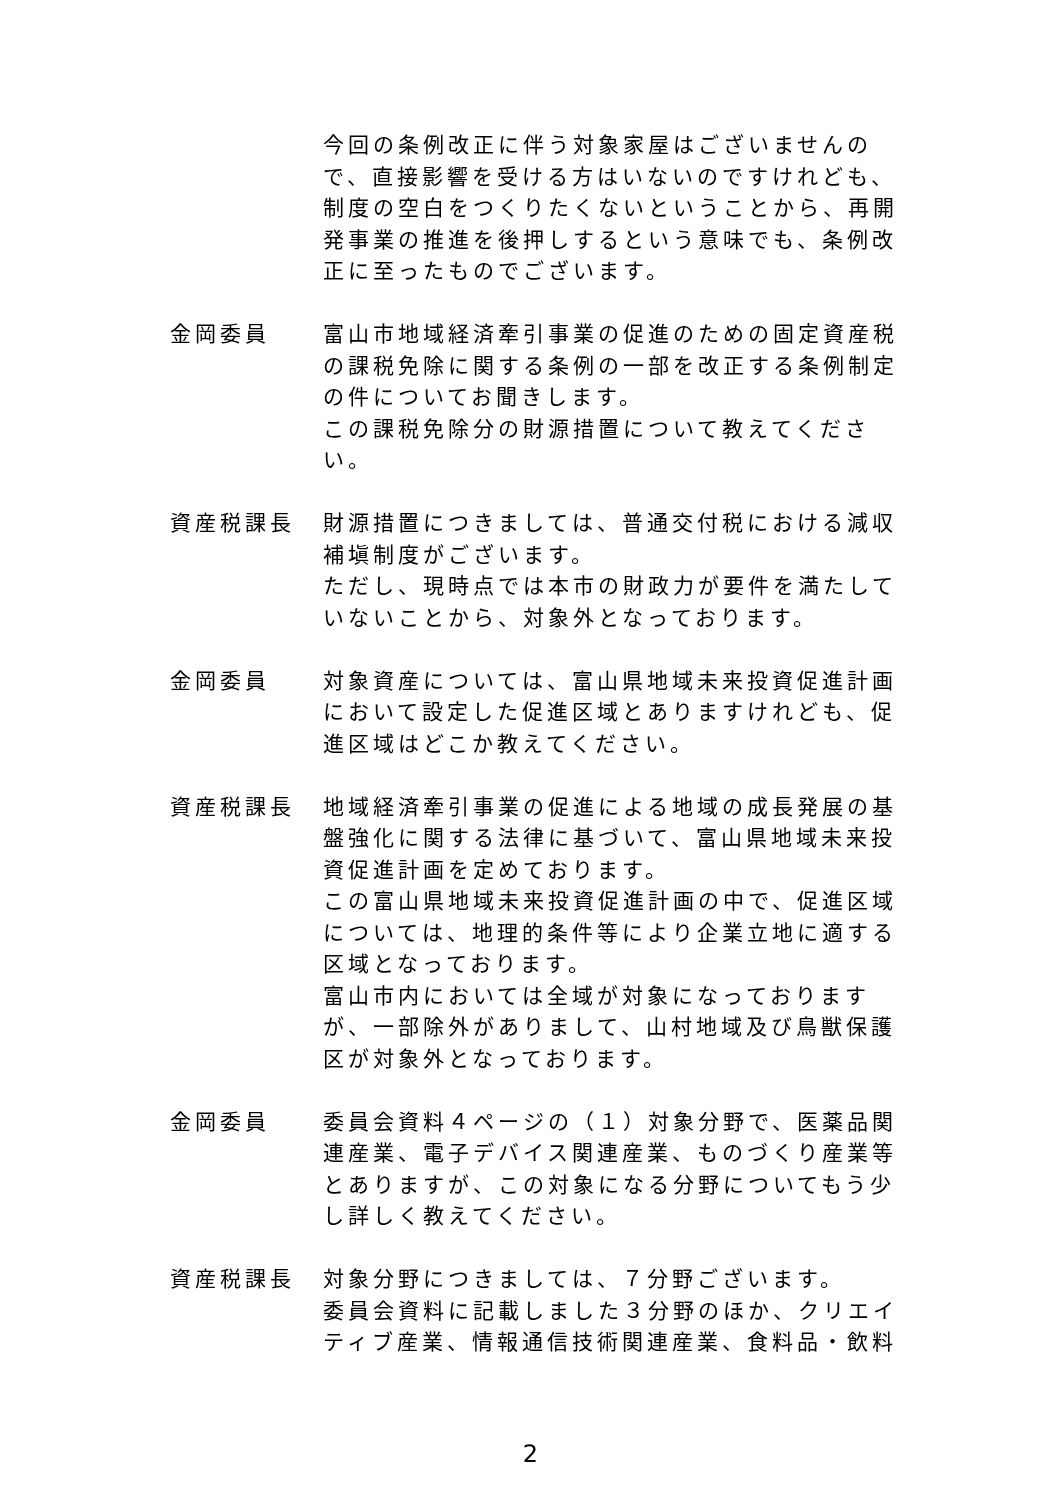今回の条例改正に伴う対象家屋はございませんので、直接影響を受ける方はいないのですけれども、制度の空白をつくりたくないということから、再開発事業の推進を後押しするという意味でも、条例改正に至ったものでございます。
金岡委員 富山市地域経済牽引事業の促進のための固定資産税の課税免除に関する条例の一部を改正する条例制定の件についてお聞きします。
この課税免除分の財源措置について教えてください。
資産税課長 財源措置につきましては、普通交付税における減収補塡制度がございます。
ただし、現時点では本市の財政力が要件を満たしていないことから、対象外となっております。
金岡委員 対象資産については、富山県地域未来投資促進計画において設定した促進区域とありますけれども、促進区域はどこか教えてください。
資産税課長 地域経済牽引事業の促進による地域の成長発展の基盤強化に関する法律に基づいて、富山県地域未来投資促進計画を定めております。
この富山県地域未来投資促進計画の中で、促進区域については、地理的条件等により企業立地に適する区域となっております。
富山市内においては全域が対象になっておりますが、一部除外がありまして、山村地域及び鳥獣保護区が対象外となっております。
金岡委員 委員会資料４ページの（１）対象分野で、医薬品関連産業、電子デバイス関連産業、ものづくり産業等とありますが、この対象になる分野についてもう少し詳しく教えてください。
資産税課長 対象分野につきましては、７分野ございます。
委員会資料に記載しました３分野のほか、クリエイティブ産業、情報通信技術関連産業、食料品・飲料
2